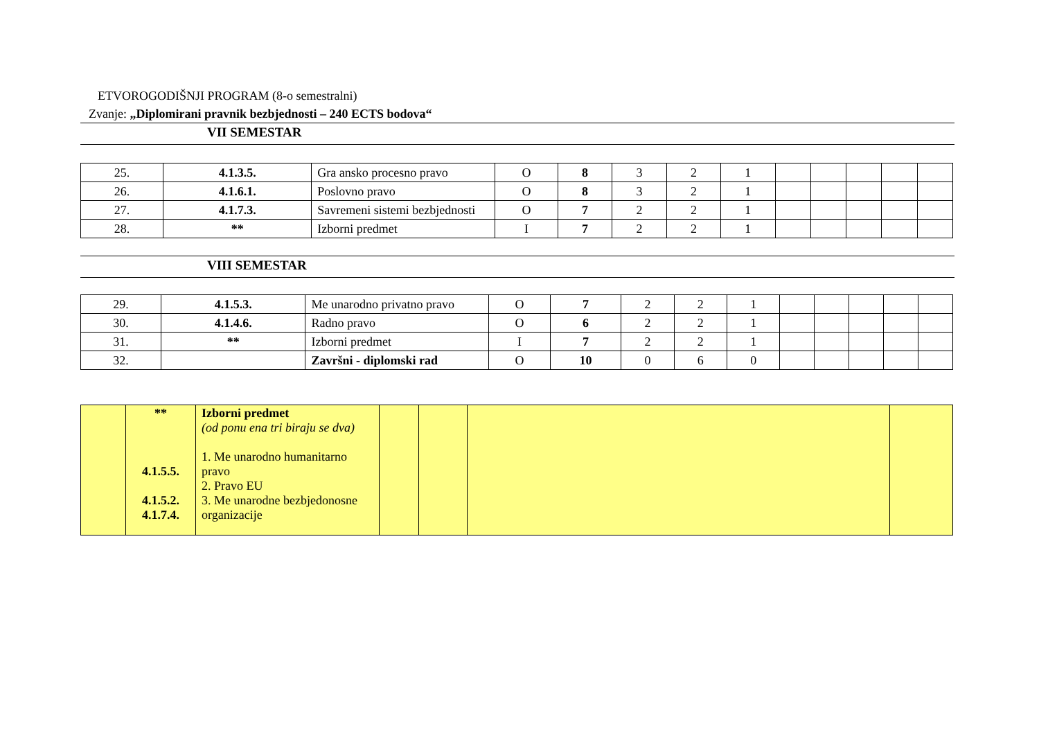ETVOROGODIŠNJI PROGRAM (8-o semestralni)
Zvanje: „Diplomirani pravnik bezbjednosti – 240 ECTS bodova“
VII SEMESTAR
| 25. | 4.1.3.5. | Gra ansko procesno pravo | O | 8 | 3 | 2 | 1 | | | | | |
| 26. | 4.1.6.1. | Poslovno pravo | O | 8 | 3 | 2 | 1 | | | | | |
| 27. | 4.1.7.3. | Savremeni sistemi bezbjednosti | O | 7 | 2 | 2 | 1 | | | | | |
| 28. | ** | Izborni predmet | I | 7 | 2 | 2 | 1 | | | | | |
VIII SEMESTAR
| 29. | 4.1.5.3. | Me unarodno privatno pravo | O | 7 | 2 | 2 | 1 | | | | | |
| 30. | 4.1.4.6. | Radno pravo | O | 6 | 2 | 2 | 1 | | | | | |
| 31. | ** | Izborni predmet | I | 7 | 2 | 2 | 1 | | | | | |
| 32. | | Završni - diplomski rad | O | 10 | 0 | 6 | 0 | | | | | |
| | ** 4.1.5.5. 4.1.5.2. 4.1.7.4. | Izborni predmet (od ponu ena tri biraju se dva) 1. Me unarodno humanitarno pravo 2. Pravo EU 3. Me unarodne bezbjedonosne organizacije | | | | |